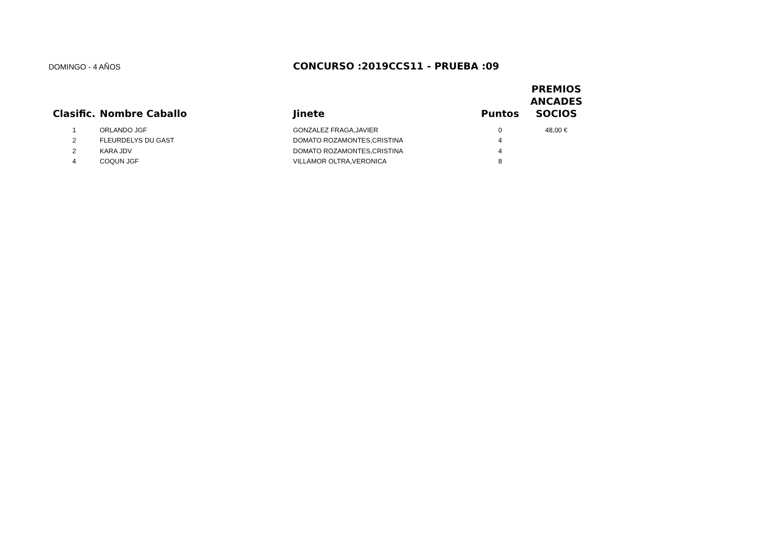DOMINGO - 4 AÑOS
CONCURSO :2019CCS11 - PRUEBA :09
| Clasific. | Nombre Caballo | Jinete | Puntos | PREMIOS ANCADES SOCIOS |
| --- | --- | --- | --- | --- |
| 1 | ORLANDO JGF | GONZALEZ FRAGA,JAVIER | 0 | 48,00 € |
| 2 | FLEURDELYS DU GAST | DOMATO ROZAMONTES,CRISTINA | 4 | |
| 2 | KARA JDV | DOMATO ROZAMONTES,CRISTINA | 4 | |
| 4 | COQUN JGF | VILLAMOR OLTRA,VERONICA | 8 | |